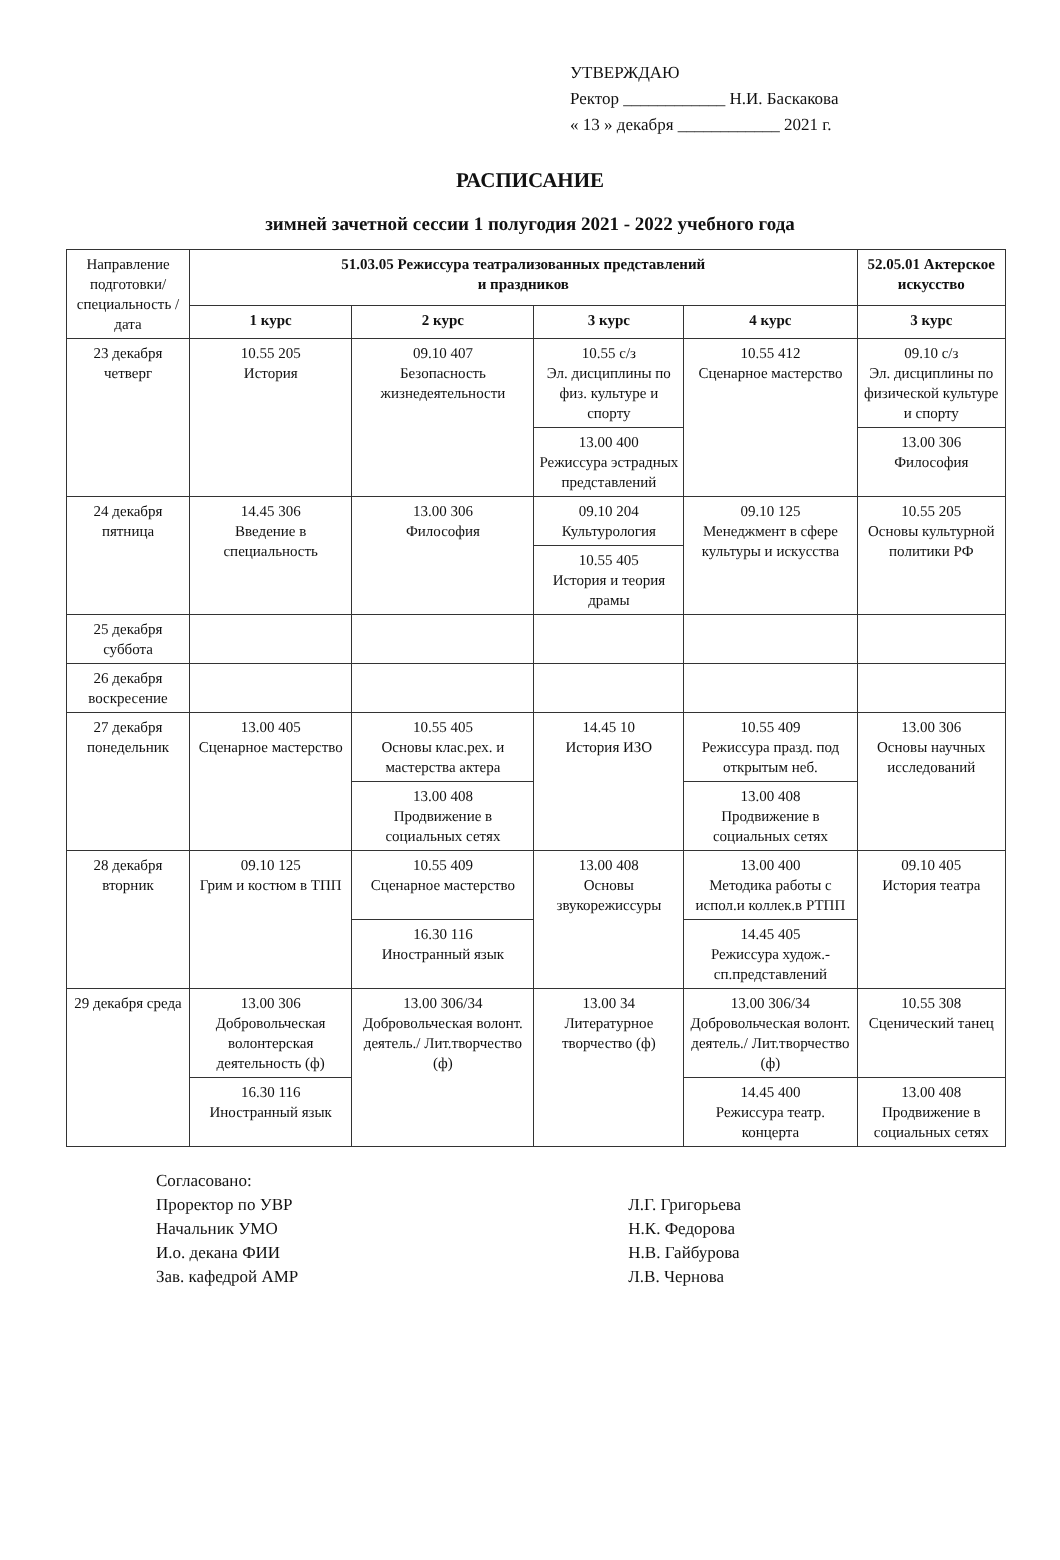УТВЕРЖДАЮ
Ректор ____________ Н.И. Баскакова
« 13 » декабря ____________ 2021 г.
РАСПИСАНИЕ
зимней зачетной сессии 1 полугодия 2021 - 2022 учебного года
| Направление подготовки/специальность /дата | 51.03.05 Режиссура театрализованных представлений и праздников | | | | 52.05.01 Актерское искусство |
| | 1 курс | 2 курс | 3 курс | 4 курс | 3 курс |
| 23 декабря четверг | 10.55 205 История | 09.10 407 Безопасность жизнедеятельности | 10.55 с/з Эл. дисциплины по физ. культуре и спорту | 10.55 412 Сценарное мастерство | 09.10 с/з Эл. дисциплины по физической культуре и спорту |
| | | | 13.00 400 Режиссура эстрадных представлений | | 13.00 306 Философия |
| 24 декабря пятница | 14.45 306 Введение в специальность | 13.00 306 Философия | 09.10 204 Культурология | 09.10 125 Менеджмент в сфере культуры и искусства | 10.55 205 Основы культурной политики РФ |
| | | | 10.55 405 История и теория драмы | | |
| 25 декабря суббота | | | | | |
| 26 декабря воскресение | | | | | |
| 27 декабря понедельник | 13.00 405 Сценарное мастерство | 10.55 405 Основы клас.рех. и мастерства актера | 14.45 10 История ИЗО | 10.55 409 Режиссура празд. под открытым неб. | 13.00 306 Основы научных исследований |
| | | 13.00 408 Продвижение в социальных сетях | | 13.00 408 Продвижение в социальных сетях | |
| 28 декабря вторник | 09.10 125 Грим и костюм в ТПП | 10.55 409 Сценарное мастерство | 13.00 408 Основы звукорежиссуры | 13.00 400 Методика работы с испол.и коллек.в РТПП | 09.10 405 История театра |
| | | 16.30 116 Иностранный язык | | 14.45 405 Режиссура худож.-сп.представлений | |
| 29 декабря среда | 13.00 306 Добровольческая волонтерская деятельность (ф) | 13.00 306/34 Добровольческая волонт. деятель./ Лит.творчество (ф) | 13.00 34 Литературное творчество (ф) | 13.00 306/34 Добровольческая волонт. деятель./ Лит.творчество (ф) | 10.55 308 Сценический танец |
| | 16.30 116 Иностранный язык | | | 14.45 400 Режиссура театр. концерта | 13.00 408 Продвижение в социальных сетях |
Согласовано:
Проректор по УВР
Начальник УМО
И.о. декана ФИИ
Зав. кафедрой АМР
Л.Г. Григорьева
Н.К. Федорова
Н.В. Гайбурова
Л.В. Чернова